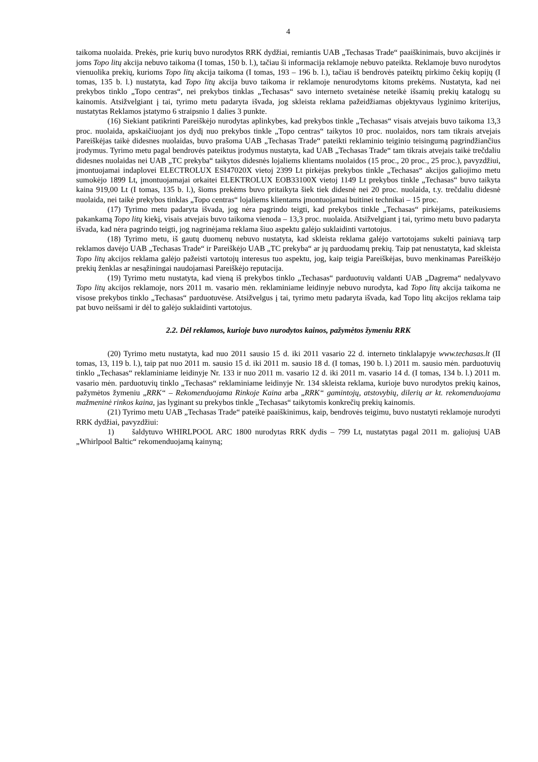4
taikoma nuolaida. Prekės, prie kurių buvo nurodytos RRK dydžiai, remiantis UAB „Techasas Trade“ paaiškinimais, buvo akcijinės ir joms Topo litų akcija nebuvo taikoma (I tomas, 150 b. l.), tačiau ši informacija reklamoje nebuvo pateikta. Reklamoje buvo nurodytos vienuolika prekių, kurioms Topo litų akcija taikoma (I tomas, 193 – 196 b. l.), tačiau iš bendrovės pateiktų pirkimo čekių kopijų (I tomas, 135 b. l.) nustatyta, kad Topo litų akcija buvo taikoma ir reklamoje nenurodytoms kitoms prekėms. Nustatyta, kad nei prekybos tinklo „Topo centras“, nei prekybos tinklas „Techasas“ savo interneto svetainėse neteikė išsamių prekių katalogų su kainomis. Atsižvelgiant į tai, tyrimo metu padaryta išvada, jog skleista reklama pažeidžiamas objektyvaus lyginimo kriterijus, nustatytas Reklamos įstatymo 6 straipsnio 1 dalies 3 punkte.
(16) Siekiant patikrinti Pareiškėjo nurodytas aplinkybes, kad prekybos tinkle „Techasas“ visais atvejais buvo taikoma 13,3 proc. nuolaida, apskaičiuojant jos dydį nuo prekybos tinkle „Topo centras“ taikytos 10 proc. nuolaidos, nors tam tikrais atvejais Pareiškėjas taikė didesnes nuolaidas, buvo prašoma UAB „Techasas Trade“ pateikti reklaminio teiginio teisingumą pagrindžiančius įrodymus. Tyrimo metu pagal bendrovės pateiktus įrodymus nustatyta, kad UAB „Techasas Trade“ tam tikrais atvejais taikė trečdaliu didesnes nuolaidas nei UAB „TC prekyba“ taikytos didesnės lojaliems klientams nuolaidos (15 proc., 20 proc., 25 proc.), pavyzdžiui, įmontuojamai indaplovei ELECTROLUX ESI47020X vietoj 2399 Lt pirkėjas prekybos tinkle „Techasas“ akcijos galiojimo metu sumokėjo 1899 Lt, įmontuojamajai orkaitei ELEKTROLUX EOB33100X vietoj 1149 Lt prekybos tinkle „Techasas“ buvo taikyta kaina 919,00 Lt (I tomas, 135 b. l.), šioms prekėms buvo pritaikyta šiek tiek didesnė nei 20 proc. nuolaida, t.y. trečdaliu didesnė nuolaida, nei taikė prekybos tinklas „Topo centras“ lojaliems klientams įmontuojamai buitinei technikai – 15 proc.
(17) Tyrimo metu padaryta išvada, jog nėra pagrindo teigti, kad prekybos tinkle „Techasas“ pirkėjams, pateikusiems pakankamą Topo litų kiekį, visais atvejais buvo taikoma vienoda – 13,3 proc. nuolaida. Atsižvelgiant į tai, tyrimo metu buvo padaryta išvada, kad nėra pagrindo teigti, jog nagrinėjama reklama šiuo aspektu galėjo suklaidinti vartotojus.
(18) Tyrimo metu, iš gautų duomenų nebuvo nustatyta, kad skleista reklama galėjo vartotojams sukelti painiavą tarp reklamos davėjo UAB „Techasas Trade“ ir Pareiškėjo UAB „TC prekyba“ ar jų parduodamų prekių. Taip pat nenustatyta, kad skleista Topo litų akcijos reklama galėjo pažeisti vartotojų interesus tuo aspektu, jog, kaip teigia Pareiškėjas, buvo menkinamas Pareiškėjo prekių ženklas ar nesąžiningai naudojamasi Pareiškėjo reputacija.
(19) Tyrimo metu nustatyta, kad vieną iš prekybos tinklo „Techasas“ parduotuvių valdanti UAB „Dagrema“ nedalyvavo Topo litų akcijos reklamoje, nors 2011 m. vasario mėn. reklaminiame leidinyje nebuvo nurodyta, kad Topo litų akcija taikoma ne visose prekybos tinklo „Techasas“ parduotuvėse. Atsižvelgus į tai, tyrimo metu padaryta išvada, kad Topo litų akcijos reklama taip pat buvo neišsami ir dėl to galėjo suklaidinti vartotojus.
2.2. Dėl reklamos, kurioje buvo nurodytos kainos, pažymėtos žymeniu RRK
(20) Tyrimo metu nustatyta, kad nuo 2011 sausio 15 d. iki 2011 vasario 22 d. interneto tinklalapyje www.techasas.lt (II tomas, 13, 119 b. l.), taip pat nuo 2011 m. sausio 15 d. iki 2011 m. sausio 18 d. (I tomas, 190 b. l.) 2011 m. sausio mėn. parduotuvių tinklo „Techasas“ reklaminiame leidinyje Nr. 133 ir nuo 2011 m. vasario 12 d. iki 2011 m. vasario 14 d. (I tomas, 134 b. l.) 2011 m. vasario mėn. parduotuvių tinklo „Techasas“ reklaminiame leidinyje Nr. 134 skleista reklama, kurioje buvo nurodytos prekių kainos, pažymėtos žymeniu „RRK“ – Rekomenduojama Rinkoje Kaina arba „RRK“ gamintojų, atstovybių, dilerių ar kt. rekomenduojama mažmeninė rinkos kaina, jas lyginant su prekybos tinkle „Techasas“ taikytomis konkrečių prekių kainomis.
(21) Tyrimo metu UAB „Techasas Trade“ pateikė paaiškinimus, kaip, bendrovės teigimu, buvo nustatyti reklamoje nurodyti RRK dydžiai, pavyzdžiui:
1) šaldytuvo WHIRLPOOL ARC 1800 nurodytas RRK dydis – 799 Lt, nustatytas pagal 2011 m. galiojusį UAB „Whirlpool Baltic“ rekomenduojamą kainyną;